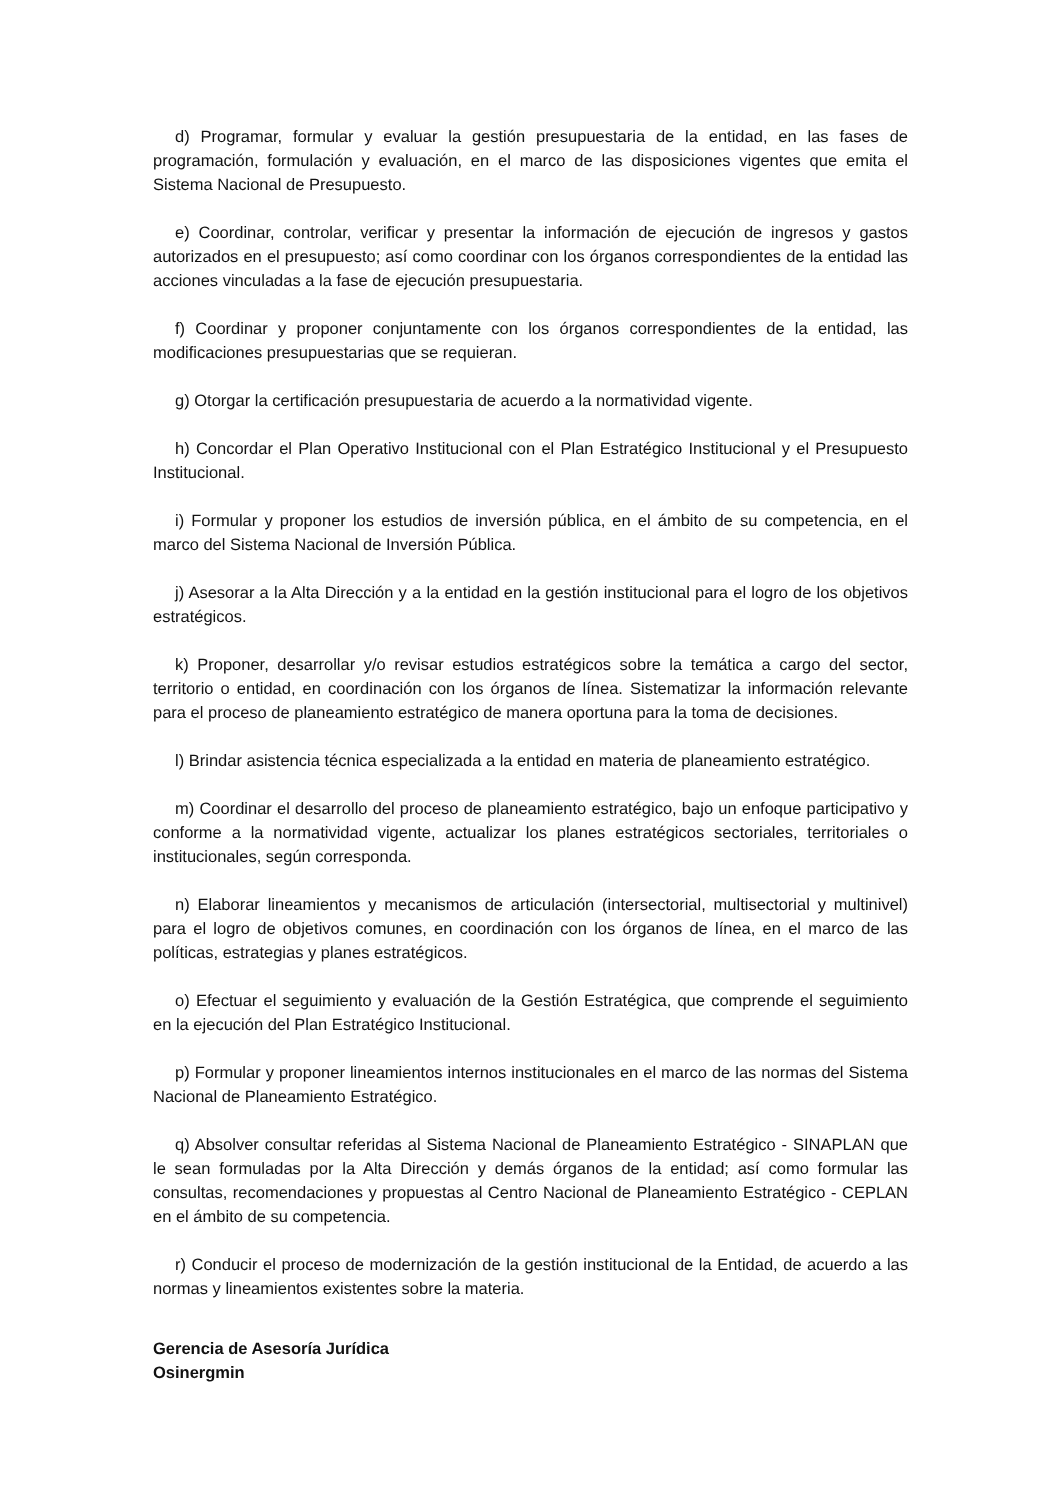d) Programar, formular y evaluar la gestión presupuestaria de la entidad, en las fases de programación, formulación y evaluación, en el marco de las disposiciones vigentes que emita el Sistema Nacional de Presupuesto.
e) Coordinar, controlar, verificar y presentar la información de ejecución de ingresos y gastos autorizados en el presupuesto; así como coordinar con los órganos correspondientes de la entidad las acciones vinculadas a la fase de ejecución presupuestaria.
f) Coordinar y proponer conjuntamente con los órganos correspondientes de la entidad, las modificaciones presupuestarias que se requieran.
g) Otorgar la certificación presupuestaria de acuerdo a la normatividad vigente.
h) Concordar el Plan Operativo Institucional con el Plan Estratégico Institucional y el Presupuesto Institucional.
i) Formular y proponer los estudios de inversión pública, en el ámbito de su competencia, en el marco del Sistema Nacional de Inversión Pública.
j) Asesorar a la Alta Dirección y a la entidad en la gestión institucional para el logro de los objetivos estratégicos.
k) Proponer, desarrollar y/o revisar estudios estratégicos sobre la temática a cargo del sector, territorio o entidad, en coordinación con los órganos de línea. Sistematizar la información relevante para el proceso de planeamiento estratégico de manera oportuna para la toma de decisiones.
l) Brindar asistencia técnica especializada a la entidad en materia de planeamiento estratégico.
m) Coordinar el desarrollo del proceso de planeamiento estratégico, bajo un enfoque participativo y conforme a la normatividad vigente, actualizar los planes estratégicos sectoriales, territoriales o institucionales, según corresponda.
n) Elaborar lineamientos y mecanismos de articulación (intersectorial, multisectorial y multinivel) para el logro de objetivos comunes, en coordinación con los órganos de línea, en el marco de las políticas, estrategias y planes estratégicos.
o) Efectuar el seguimiento y evaluación de la Gestión Estratégica, que comprende el seguimiento en la ejecución del Plan Estratégico Institucional.
p) Formular y proponer lineamientos internos institucionales en el marco de las normas del Sistema Nacional de Planeamiento Estratégico.
q) Absolver consultar referidas al Sistema Nacional de Planeamiento Estratégico - SINAPLAN que le sean formuladas por la Alta Dirección y demás órganos de la entidad; así como formular las consultas, recomendaciones y propuestas al Centro Nacional de Planeamiento Estratégico - CEPLAN en el ámbito de su competencia.
r) Conducir el proceso de modernización de la gestión institucional de la Entidad, de acuerdo a las normas y lineamientos existentes sobre la materia.
Gerencia de Asesoría Jurídica
Osinergmin